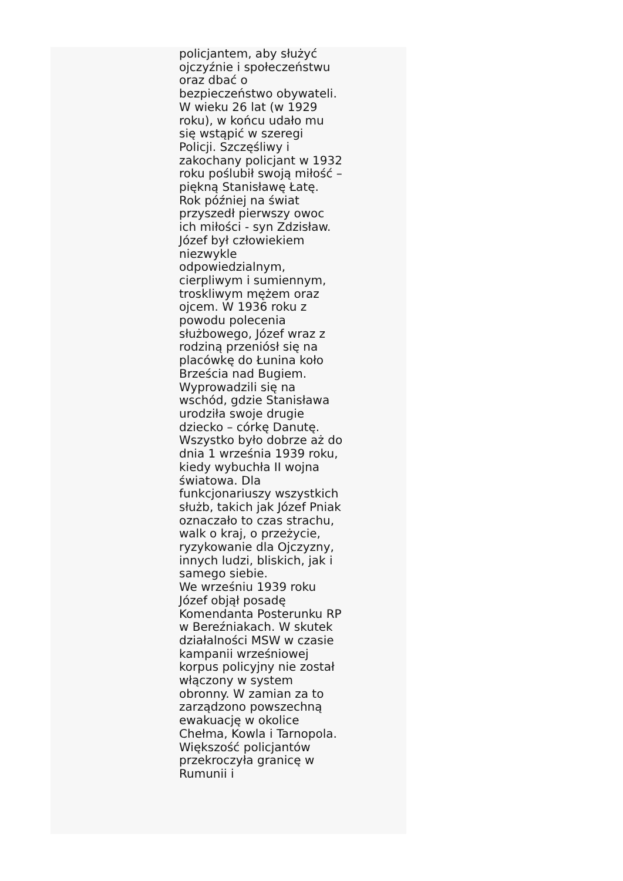policjantem, aby służyć ojczyźnie i społeczeństwu oraz dbać o bezpieczeństwo obywateli. W wieku 26 lat (w 1929 roku), w końcu udało mu się wstąpić w szeregi Policji. Szczęśliwy i zakochany policjant w 1932 roku poślubił swoją miłość – piękną Stanisławę Łatę. Rok później na świat przyszedł pierwszy owoc ich miłości - syn Zdzisław. Józef był człowiekiem niezwykle odpowiedzialnym, cierpliwym i sumiennym, troskliwym mężem oraz ojcem. W 1936 roku z powodu polecenia służbowego, Józef wraz z rodziną przeniósł się na placówkę do Łunina koło Brześcia nad Bugiem. Wyprowadzili się na wschód, gdzie Stanisława urodziła swoje drugie dziecko – córkę Danutę. Wszystko było dobrze aż do dnia 1 września 1939 roku, kiedy wybuchła II wojna światowa. Dla funkcjonariuszy wszystkich służb, takich jak Józef Pniak oznaczało to czas strachu, walk o kraj, o przeżycie, ryzykowanie dla Ojczyzny, innych ludzi, bliskich, jak i samego siebie.
We wrześniu 1939 roku Józef objął posadę Komendanta Posterunku RP w Bereźniakach. W skutek działalności MSW w czasie kampanii wrześniowej korpus policyjny nie został włączony w system obronny. W zamian za to zarządzono powszechną ewakuację w okolice Chełma, Kowla i Tarnopola. Większość policjantów przekroczyła granicę w Rumunii i